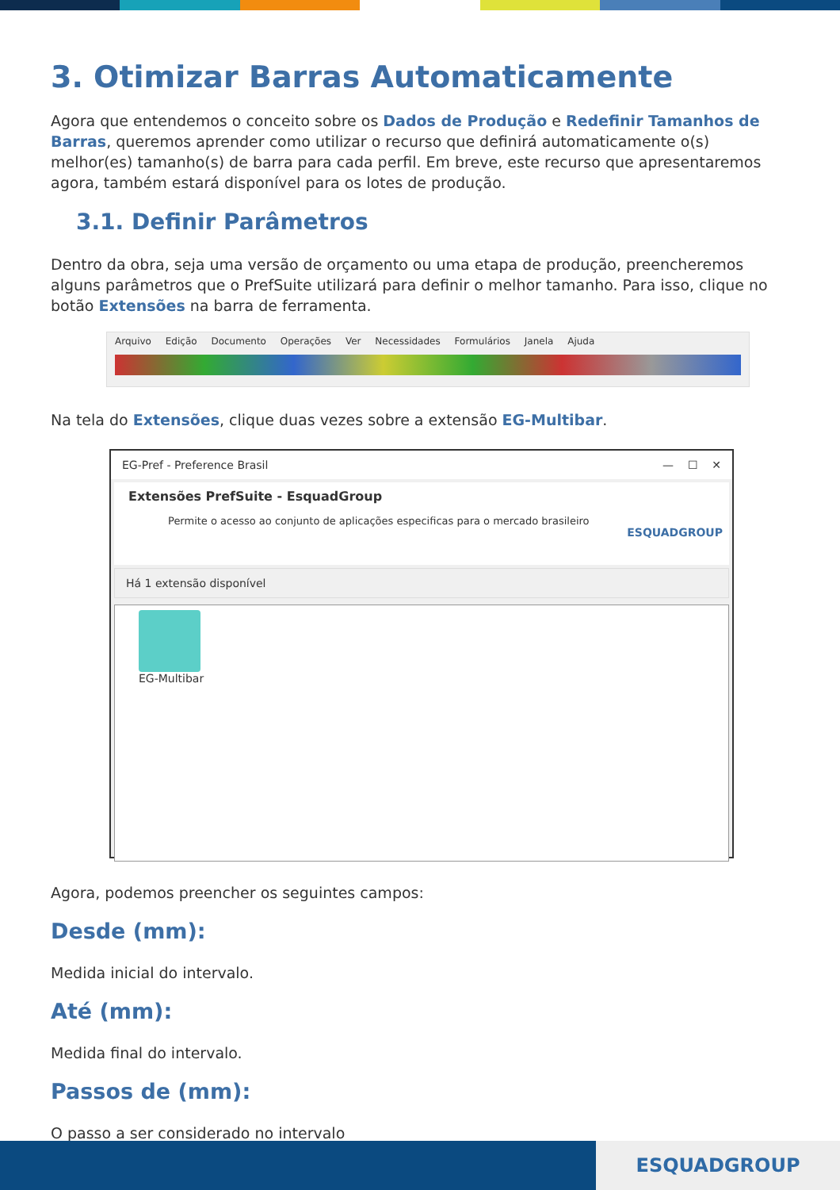3. Otimizar Barras Automaticamente
Agora que entendemos o conceito sobre os Dados de Produção e Redefinir Tamanhos de Barras, queremos aprender como utilizar o recurso que definirá automaticamente o(s) melhor(es) tamanho(s) de barra para cada perfil. Em breve, este recurso que apresentaremos agora, também estará disponível para os lotes de produção.
3.1. Definir Parâmetros
Dentro da obra, seja uma versão de orçamento ou uma etapa de produção, preencheremos alguns parâmetros que o PrefSuite utilizará para definir o melhor tamanho. Para isso, clique no botão Extensões na barra de ferramenta.
Arquivo Edição Documento Operações Ver Necessidades Formulários Janela Ajuda
Na tela do Extensões, clique duas vezes sobre a extensão EG-Multibar.
EG-Pref - Preference Brasil — ☐ ✕
Extensões PrefSuite - EsquadGroup
Permite o acesso ao conjunto de aplicações especificas para o mercado brasileiro
ESQUADGROUP
Há 1 extensão disponível
EG-Multibar
Agora, podemos preencher os seguintes campos:
Desde (mm):
Medida inicial do intervalo.
Até (mm):
Medida final do intervalo.
Passos de (mm):
O passo a ser considerado no intervalo
ESQUADGROUP